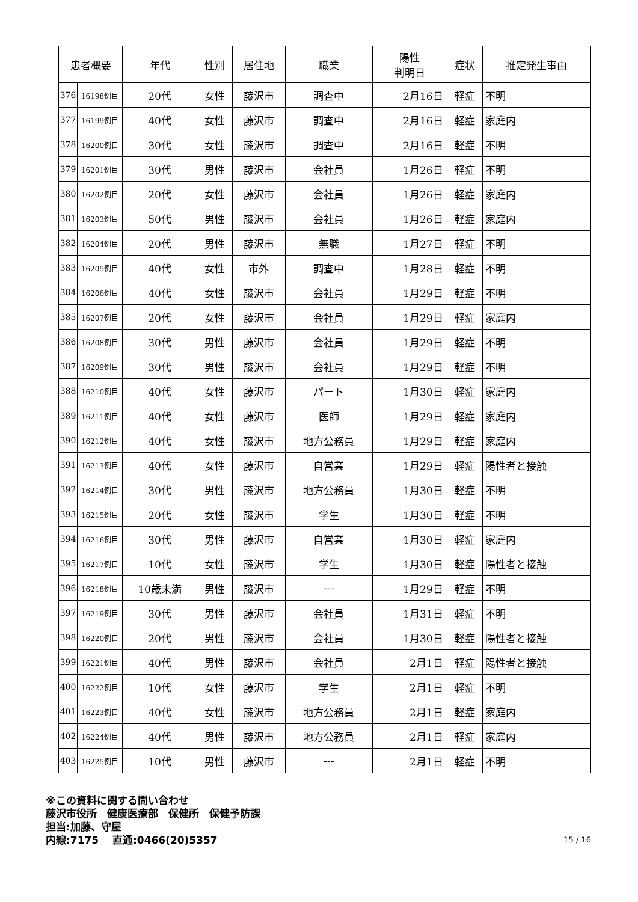| 患者概要 | | 年代 | 性別 | 居住地 | 職業 | 陽性 判明日 | 症状 | 推定発生事由 |
| --- | --- | --- | --- | --- | --- | --- | --- | --- |
| 376 | 16198例目 | 20代 | 女性 | 藤沢市 | 調査中 | 2月16日 | 軽症 | 不明 |
| 377 | 16199例目 | 40代 | 女性 | 藤沢市 | 調査中 | 2月16日 | 軽症 | 家庭内 |
| 378 | 16200例目 | 30代 | 女性 | 藤沢市 | 調査中 | 2月16日 | 軽症 | 不明 |
| 379 | 16201例目 | 30代 | 男性 | 藤沢市 | 会社員 | 1月26日 | 軽症 | 不明 |
| 380 | 16202例目 | 20代 | 女性 | 藤沢市 | 会社員 | 1月26日 | 軽症 | 家庭内 |
| 381 | 16203例目 | 50代 | 男性 | 藤沢市 | 会社員 | 1月26日 | 軽症 | 家庭内 |
| 382 | 16204例目 | 20代 | 男性 | 藤沢市 | 無職 | 1月27日 | 軽症 | 不明 |
| 383 | 16205例目 | 40代 | 女性 | 市外 | 調査中 | 1月28日 | 軽症 | 不明 |
| 384 | 16206例目 | 40代 | 女性 | 藤沢市 | 会社員 | 1月29日 | 軽症 | 不明 |
| 385 | 16207例目 | 20代 | 女性 | 藤沢市 | 会社員 | 1月29日 | 軽症 | 家庭内 |
| 386 | 16208例目 | 30代 | 男性 | 藤沢市 | 会社員 | 1月29日 | 軽症 | 不明 |
| 387 | 16209例目 | 30代 | 男性 | 藤沢市 | 会社員 | 1月29日 | 軽症 | 不明 |
| 388 | 16210例目 | 40代 | 女性 | 藤沢市 | パート | 1月30日 | 軽症 | 家庭内 |
| 389 | 16211例目 | 40代 | 女性 | 藤沢市 | 医師 | 1月29日 | 軽症 | 家庭内 |
| 390 | 16212例目 | 40代 | 女性 | 藤沢市 | 地方公務員 | 1月29日 | 軽症 | 家庭内 |
| 391 | 16213例目 | 40代 | 女性 | 藤沢市 | 自営業 | 1月29日 | 軽症 | 陽性者と接触 |
| 392 | 16214例目 | 30代 | 男性 | 藤沢市 | 地方公務員 | 1月30日 | 軽症 | 不明 |
| 393 | 16215例目 | 20代 | 女性 | 藤沢市 | 学生 | 1月30日 | 軽症 | 不明 |
| 394 | 16216例目 | 30代 | 男性 | 藤沢市 | 自営業 | 1月30日 | 軽症 | 家庭内 |
| 395 | 16217例目 | 10代 | 女性 | 藤沢市 | 学生 | 1月30日 | 軽症 | 陽性者と接触 |
| 396 | 16218例目 | 10歳未満 | 男性 | 藤沢市 | --- | 1月29日 | 軽症 | 不明 |
| 397 | 16219例目 | 30代 | 男性 | 藤沢市 | 会社員 | 1月31日 | 軽症 | 不明 |
| 398 | 16220例目 | 20代 | 男性 | 藤沢市 | 会社員 | 1月30日 | 軽症 | 陽性者と接触 |
| 399 | 16221例目 | 40代 | 男性 | 藤沢市 | 会社員 | 2月1日 | 軽症 | 陽性者と接触 |
| 400 | 16222例目 | 10代 | 女性 | 藤沢市 | 学生 | 2月1日 | 軽症 | 不明 |
| 401 | 16223例目 | 40代 | 女性 | 藤沢市 | 地方公務員 | 2月1日 | 軽症 | 家庭内 |
| 402 | 16224例目 | 40代 | 男性 | 藤沢市 | 地方公務員 | 2月1日 | 軽症 | 家庭内 |
| 403 | 16225例目 | 10代 | 男性 | 藤沢市 | --- | 2月1日 | 軽症 | 不明 |
※この資料に関する問い合わせ
藤沢市役所　健康医療部　保健所　保健予防課
担当:加藤、守屋
内線:7175　 直通:0466(20)5357 15 / 16